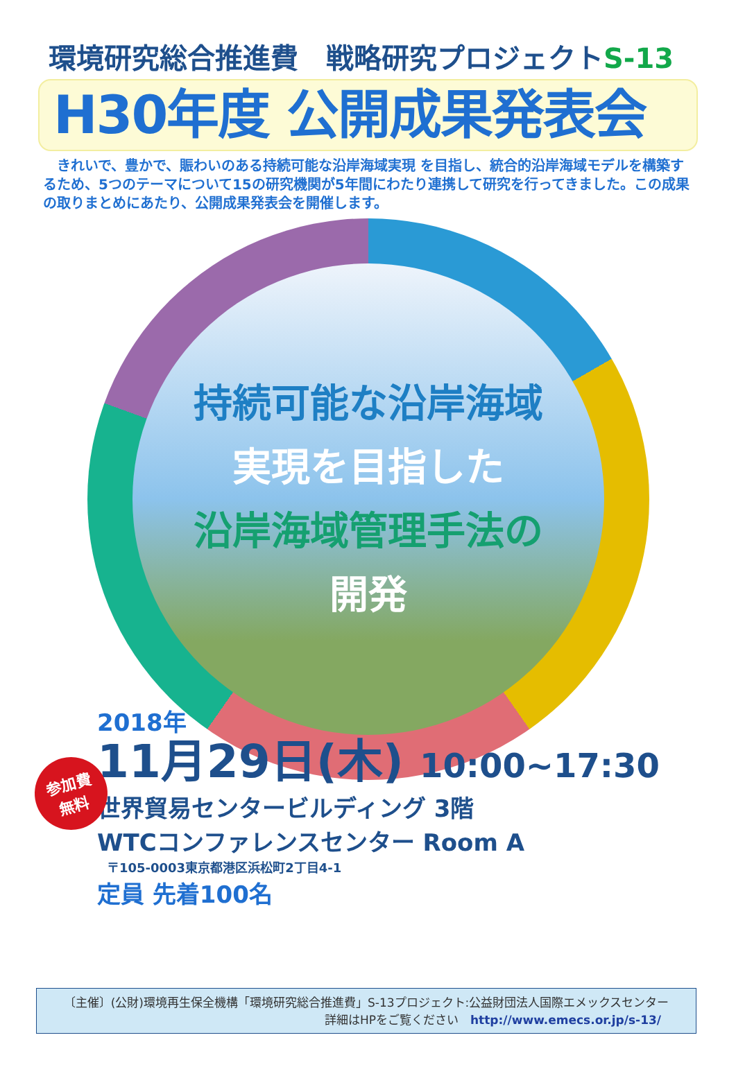環境研究総合推進費　戦略研究プロジェクトS-13
H30年度 公開成果発表会
　きれいで、豊かで、賑わいのある持続可能な沿岸海域実現 を目指し、統合的沿岸海域モデルを構築するため、5つのテーマについて15の研究機関が5年間にわたり連携して研究を行ってきました。この成果の取りまとめにあたり、公開成果発表会を開催します。
持続可能な沿岸海域
実現を目指した
沿岸海域管理手法の
開発
参加費
無料
2018年
11月29日(木) 10:00~17:30
世界貿易センタービルディング 3階
WTCコンファレンスセンター Room A
〒105-0003東京都港区浜松町2丁目4-1
定員 先着100名
〔主催〕(公財)環境再生保全機構「環境研究総合推進費」S-13プロジェクト:公益財団法人国際エメックスセンター
詳細はHPをご覧ください　http://www.emecs.or.jp/s-13/